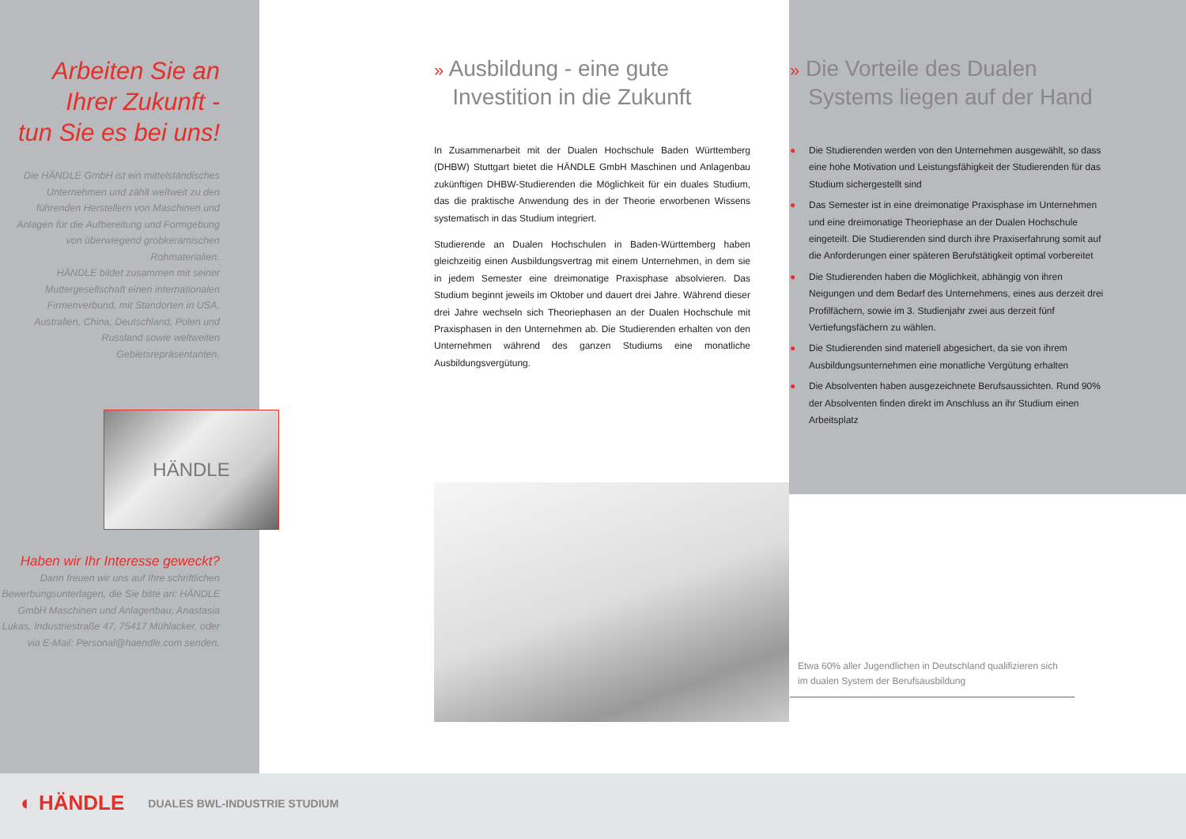Arbeiten Sie an
Ihrer Zukunft -
tun Sie es bei uns!
Die HÄNDLE GmbH ist ein mittelständisches Unternehmen und zählt weltweit zu den führenden Herstellern von Maschinen und Anlagen für die Aufbereitung und Formgebung von überwiegend grobkeramischen Rohmaterialien.
HÄNDLE bildet zusammen mit seiner Muttergesellschaft einen internationalen Firmenverbund, mit Standorten in USA, Australien, China, Deutschland, Polen und Russland sowie weltweiten Gebietsrepräsentanten.
HÄNDLE
Haben wir Ihr Interesse geweckt?
Dann freuen wir uns auf Ihre schriftlichen Bewerbungsunterlagen, die Sie bitte an: HÄNDLE GmbH Maschinen und Anlagenbau, Anastasia Lukas, Industriestraße 47, 75417 Mühlacker, oder via E-Mail: Personal@haendle.com senden.
» Ausbildung - eine gute
Investition in die Zukunft
In Zusammenarbeit mit der Dualen Hochschule Baden Württemberg (DHBW) Stuttgart bietet die HÄNDLE GmbH Maschinen und Anlagenbau zukünftigen DHBW-Studierenden die Möglichkeit für ein duales Studium, das die praktische Anwendung des in der Theorie erworbenen Wissens systematisch in das Studium integriert.
Studierende an Dualen Hochschulen in Baden-Württemberg haben gleichzeitig einen Ausbildungsvertrag mit einem Unternehmen, in dem sie in jedem Semester eine dreimonatige Praxisphase absolvieren. Das Studium beginnt jeweils im Oktober und dauert drei Jahre. Während dieser drei Jahre wechseln sich Theoriephasen an der Dualen Hochschule mit Praxisphasen in den Unternehmen ab. Die Studierenden erhalten von den Unternehmen während des ganzen Studiums eine monatliche Ausbildungsvergütung.
» Die Vorteile des Dualen
Systems liegen auf der Hand
● Die Studierenden werden von den Unternehmen ausgewählt, so dass eine hohe Motivation und Leistungsfähigkeit der Studierenden für das Studium sichergestellt sind
● Das Semester ist in eine dreimonatige Praxisphase im Unternehmen und eine dreimonatige Theoriephase an der Dualen Hochschule eingeteilt. Die Studierenden sind durch ihre Praxiserfahrung somit auf die Anforderungen einer späteren Berufstätigkeit optimal vorbereitet
● Die Studierenden haben die Möglichkeit, abhängig von ihren Neigungen und dem Bedarf des Unternehmens, eines aus derzeit drei Profilfächern, sowie im 3. Studienjahr zwei aus derzeit fünf Vertiefungsfächern zu wählen.
● Die Studierenden sind materiell abgesichert, da sie von ihrem Ausbildungsunternehmen eine monatliche Vergütung erhalten
● Die Absolventen haben ausgezeichnete Berufsaussichten. Rund 90% der Absolventen finden direkt im Anschluss an ihr Studium einen Arbeitsplatz
Etwa 60% aller Jugendlichen in Deutschland qualifizieren sich im dualen System der Berufsausbildung
◐ HÄNDLE DUALES BWL-INDUSTRIE STUDIUM